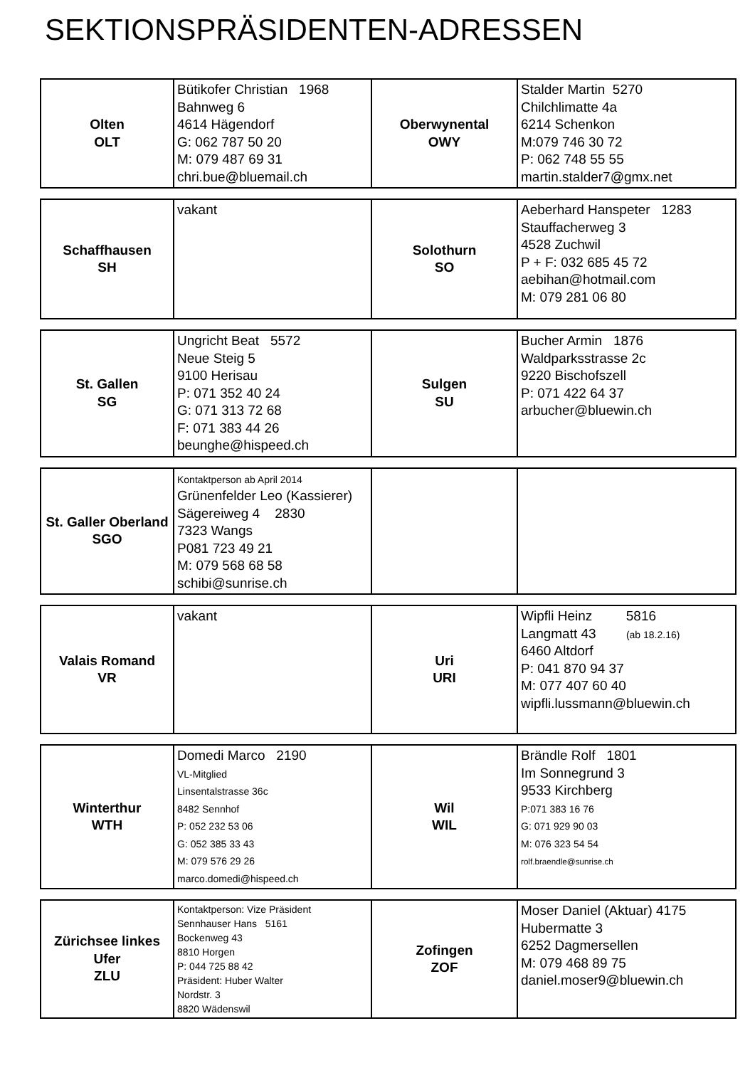SEKTIONSPRÄSIDENTEN-ADRESSEN
| Olten OLT | Bütikofer Christian 1968 Bahnweg 6 4614 Hägendorf G: 062 787 50 20 M: 079 487 69 31 chri.bue@bluemail.ch | Oberwynental OWY | Stalder Martin 5270 Chilchlimatte 4a 6214 Schenkon M:079 746 30 72 P: 062 748 55 55 martin.stalder7@gmx.net |
| Schaffhausen SH | vakant | Solothurn SO | Aeberhard Hanspeter 1283 Stauffacherweg 3 4528 Zuchwil P + F: 032 685 45 72 aebihan@hotmail.com M: 079 281 06 80 |
| St. Gallen SG | Ungricht Beat 5572 Neue Steig 5 9100 Herisau P: 071 352 40 24 G: 071 313 72 68 F: 071 383 44 26 beunghe@hispeed.ch | Sulgen SU | Bucher Armin 1876 Waldparksstrasse 2c 9220 Bischofszell P: 071 422 64 37 arbucher@bluewin.ch |
| St. Galler Oberland SGO | Kontaktperson ab April 2014 Grünenfelder Leo (Kassierer) Sägereiweg 4 2830 7323 Wangs P081 723 49 21 M: 079 568 68 58 schibi@sunrise.ch | | |
| Valais Romand VR | vakant | Uri URI | Wipfli Heinz 5816 Langmatt 43 (ab 18.2.16) 6460 Altdorf P: 041 870 94 37 M: 077 407 60 40 wipfli.lussmann@bluewin.ch |
| Winterthur WTH | Domedi Marco 2190 VL-Mitglied Linsentalstrasse 36c 8482 Sennhof P: 052 232 53 06 G: 052 385 33 43 M: 079 576 29 26 marco.domedi@hispeed.ch | Wil WIL | Brändle Rolf 1801 Im Sonnegrund 3 9533 Kirchberg P:071 383 16 76 G: 071 929 90 03 M: 076 323 54 54 rolf.braendle@sunrise.ch |
| Zürichsee linkes Ufer ZLU | Kontaktperson: Vize Präsident Sennhauser Hans 5161 Bockenweg 43 8810 Horgen P: 044 725 88 42 Präsident: Huber Walter Nordstr. 3 8820 Wädenswil | Zofingen ZOF | Moser Daniel (Aktuar) 4175 Hubermatte 3 6252 Dagmersellen M: 079 468 89 75 daniel.moser9@bluewin.ch |